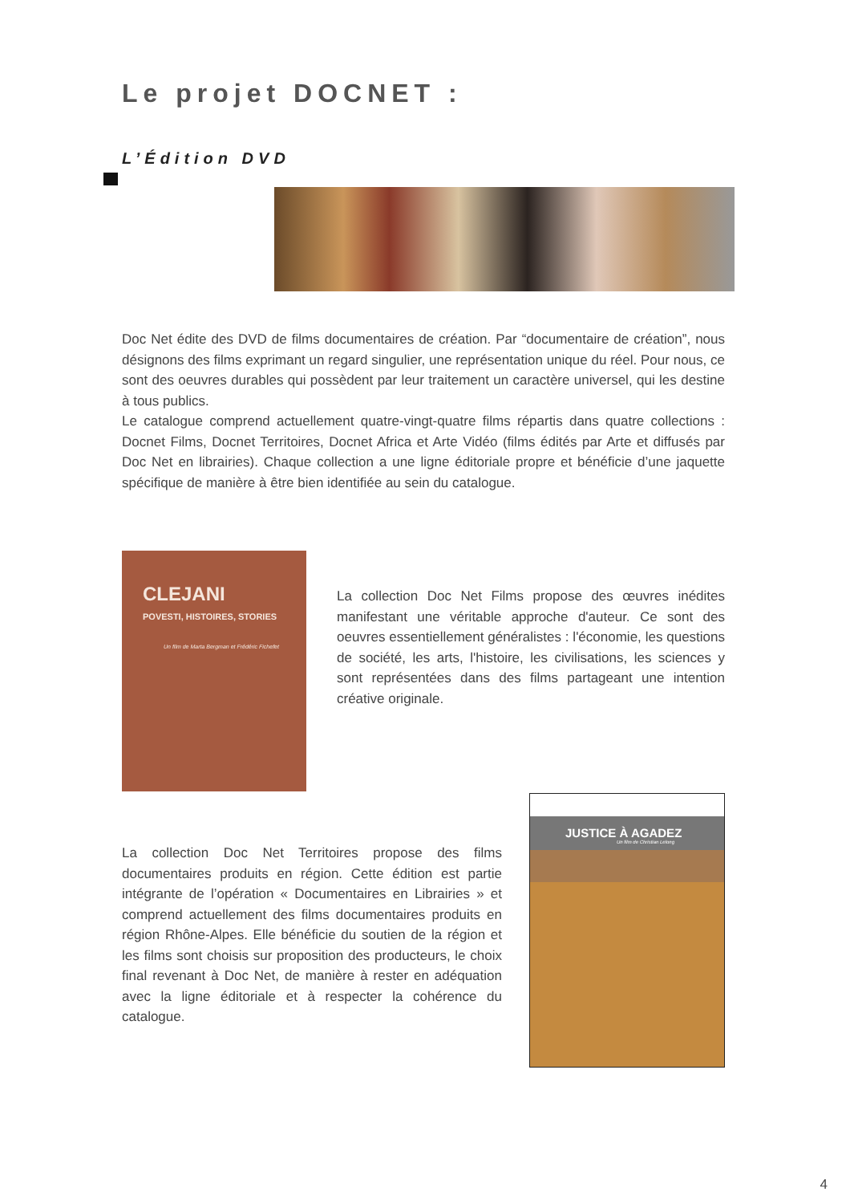Le projet DOCNET :
L’Édition DVD
Doc Net édite des DVD de films documentaires de création. Par “documentaire de création”, nous désignons des films exprimant un regard singulier, une représentation unique du réel. Pour nous, ce sont des oeuvres durables qui possèdent par leur traitement un caractère universel, qui les destine à tous publics.
Le catalogue comprend actuellement quatre-vingt-quatre films répartis dans quatre collections : Docnet Films, Docnet Territoires, Docnet Africa et Arte Vidéo (films édités par Arte et diffusés par Doc Net en librairies). Chaque collection a une ligne éditoriale propre et bénéficie d’une jaquette spécifique de manière à être bien identifiée au sein du catalogue.
CLEJANI
POVESTI, HISTOIRES, STORIES
Un film de Marta Bergman et Frédéric Fichefet
La collection Doc Net Films propose des œuvres inédites manifestant une véritable approche d'auteur. Ce sont des oeuvres essentiellement généralistes : l'économie, les questions de société, les arts, l'histoire, les civilisations, les sciences y sont représentées dans des films partageant une intention créative originale.
La collection Doc Net Territoires propose des films documentaires produits en région. Cette édition est partie intégrante de l’opération « Documentaires en Librairies » et comprend actuellement des films documentaires produits en région Rhône-Alpes. Elle bénéficie du soutien de la région et les films sont choisis sur proposition des producteurs, le choix final revenant à Doc Net, de manière à rester en adéquation avec la ligne éditoriale et à respecter la cohérence du catalogue.
JUSTICE À AGADEZ
Un film de Christian Lelong
4